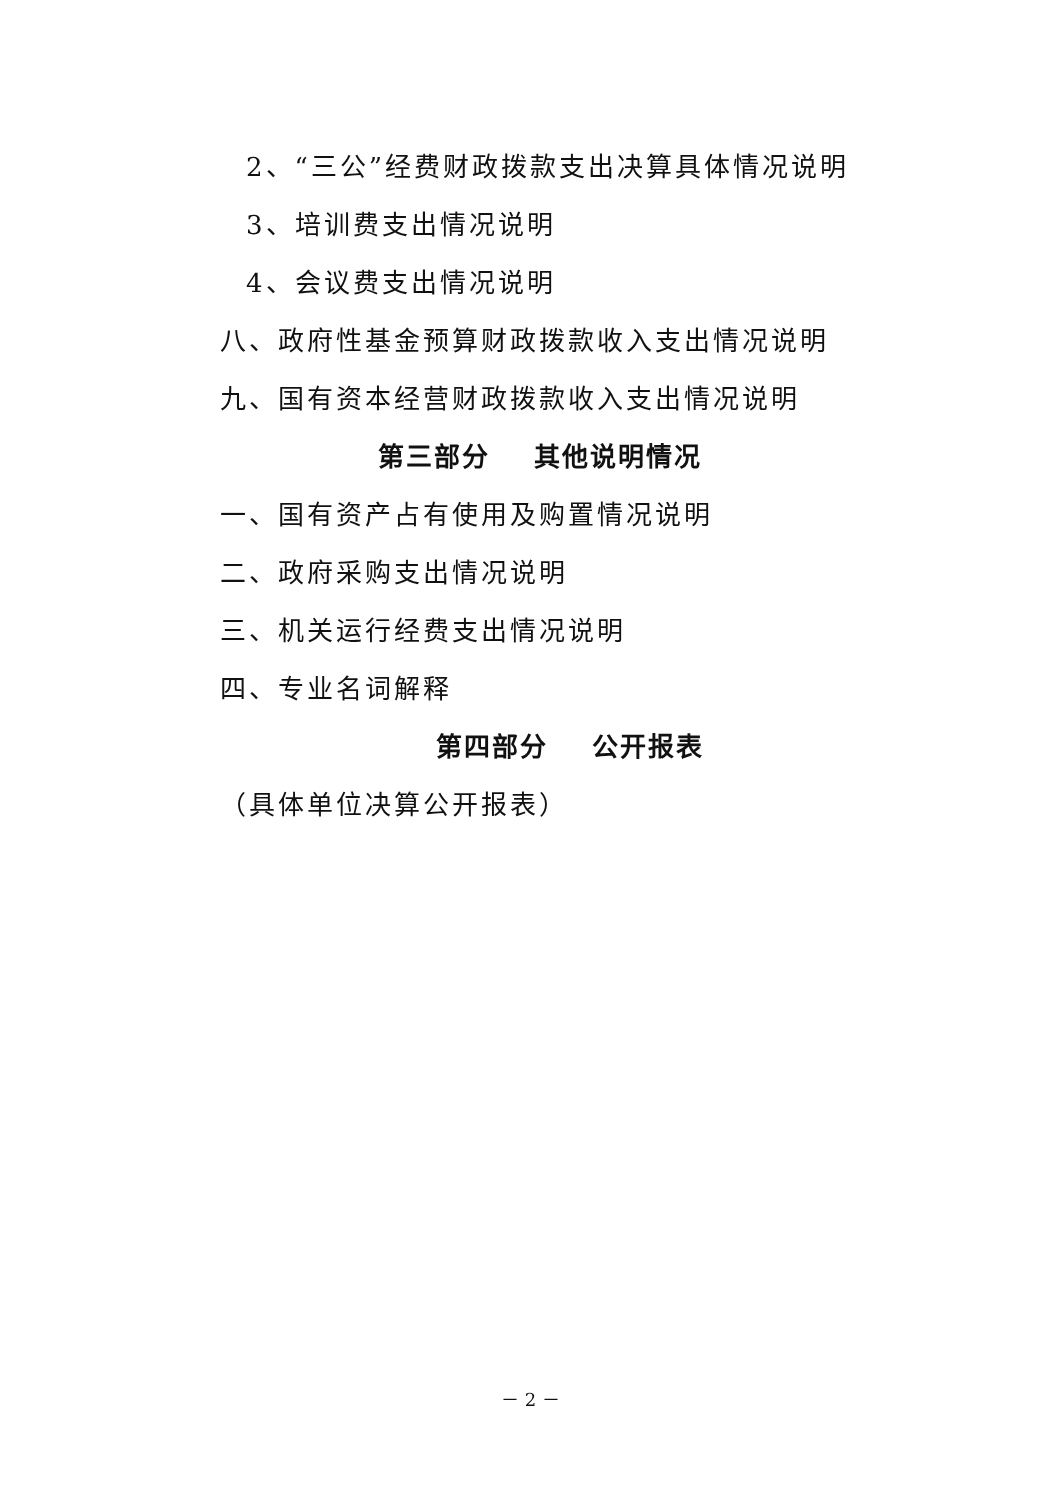2、“三公”经费财政拨款支出决算具体情况说明
3、培训费支出情况说明
4、会议费支出情况说明
八、政府性基金预算财政拨款收入支出情况说明
九、国有资本经营财政拨款收入支出情况说明
第三部分 其他说明情况
一、国有资产占有使用及购置情况说明
二、政府采购支出情况说明
三、机关运行经费支出情况说明
四、专业名词解释
第四部分 公开报表
（具体单位决算公开报表）
－ 2 －